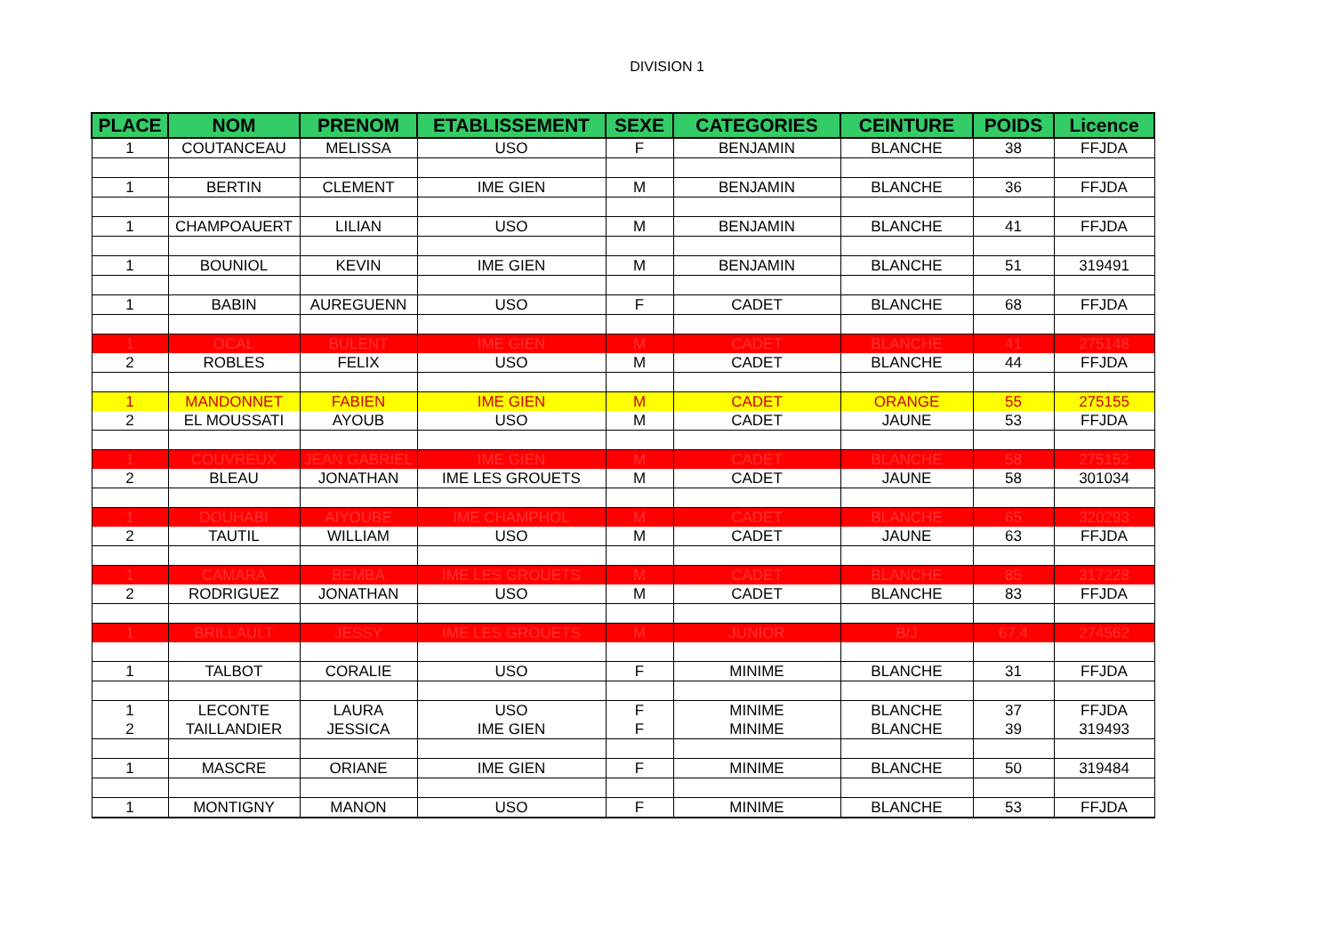DIVISION 1
| PLACE | NOM | PRENOM | ETABLISSEMENT | SEXE | CATEGORIES | CEINTURE | POIDS | Licence |
| --- | --- | --- | --- | --- | --- | --- | --- | --- |
| 1 | COUTANCEAU | MELISSA | USO | F | BENJAMIN | BLANCHE | 38 | FFJDA |
| 1 | BERTIN | CLEMENT | IME GIEN | M | BENJAMIN | BLANCHE | 36 | FFJDA |
| 1 | CHAMPOAUERT | LILIAN | USO | M | BENJAMIN | BLANCHE | 41 | FFJDA |
| 1 | BOUNIOL | KEVIN | IME GIEN | M | BENJAMIN | BLANCHE | 51 | 319491 |
| 1 | BABIN | AUREGUENN | USO | F | CADET | BLANCHE | 68 | FFJDA |
| 1 | OCAL | BULENT | IME GIEN | M | CADET | BLANCHE | 41 | 275148 |
| 2 | ROBLES | FELIX | USO | M | CADET | BLANCHE | 44 | FFJDA |
| 1 | MANDONNET | FABIEN | IME GIEN | M | CADET | ORANGE | 55 | 275155 |
| 2 | EL MOUSSATI | AYOUB | USO | M | CADET | JAUNE | 53 | FFJDA |
| 1 | COUVREUX | JEAN GABRIEL | IME GIEN | M | CADET | BLANCHE | 58 | 275152 |
| 2 | BLEAU | JONATHAN | IME LES GROUETS | M | CADET | JAUNE | 58 | 301034 |
| 1 | DOUHABI | AIYOUBE | IME CHAMPHOL | M | CADET | BLANCHE | 65 | 320293 |
| 2 | TAUTIL | WILLIAM | USO | M | CADET | JAUNE | 63 | FFJDA |
| 1 | CAMARA | BEMBA | IME LES GROUETS | M | CADET | BLANCHE | 85 | 317228 |
| 2 | RODRIGUEZ | JONATHAN | USO | M | CADET | BLANCHE | 83 | FFJDA |
| 1 | BRILLAULT | JESSY | IME LES GROUETS | M | JUNIOR | B/J | 67,4 | 274562 |
| 1 | TALBOT | CORALIE | USO | F | MINIME | BLANCHE | 31 | FFJDA |
| 1 | LECONTE | LAURA | USO | F | MINIME | BLANCHE | 37 | FFJDA |
| 2 | TAILLANDIER | JESSICA | IME GIEN | F | MINIME | BLANCHE | 39 | 319493 |
| 1 | MASCRE | ORIANE | IME GIEN | F | MINIME | BLANCHE | 50 | 319484 |
| 1 | MONTIGNY | MANON | USO | F | MINIME | BLANCHE | 53 | FFJDA |